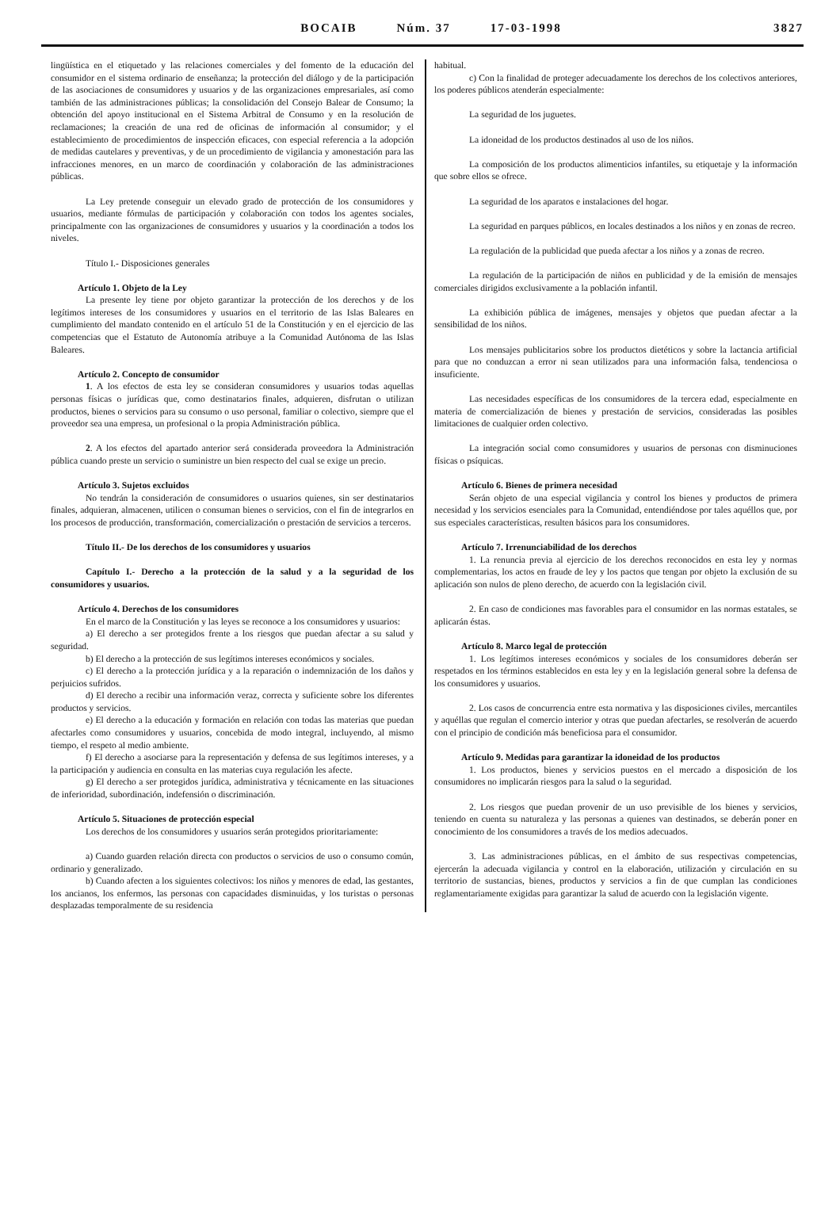BOCAIB Núm. 37 17-03-1998 3827
lingüística en el etiquetado y las relaciones comerciales y del fomento de la educación del consumidor en el sistema ordinario de enseñanza; la protección del diálogo y de la participación de las asociaciones de consumidores y usuarios y de las organizaciones empresariales, así como también de las administraciones públicas; la consolidación del Consejo Balear de Consumo; la obtención del apoyo institucional en el Sistema Arbitral de Consumo y en la resolución de reclamaciones; la creación de una red de oficinas de información al consumidor; y el establecimiento de procedimientos de inspección eficaces, con especial referencia a la adopción de medidas cautelares y preventivas, y de un procedimiento de vigilancia y amonestación para las infracciones menores, en un marco de coordinación y colaboración de las administraciones públicas.
La Ley pretende conseguir un elevado grado de protección de los consumidores y usuarios, mediante fórmulas de participación y colaboración con todos los agentes sociales, principalmente con las organizaciones de consumidores y usuarios y la coordinación a todos los niveles.
Título I.- Disposiciones generales
Artículo 1. Objeto de la Ley
La presente ley tiene por objeto garantizar la protección de los derechos y de los legítimos intereses de los consumidores y usuarios en el territorio de las Islas Baleares en cumplimiento del mandato contenido en el artículo 51 de la Constitución y en el ejercicio de las competencias que el Estatuto de Autonomía atribuye a la Comunidad Autónoma de las Islas Baleares.
Artículo 2. Concepto de consumidor
1. A los efectos de esta ley se consideran consumidores y usuarios todas aquellas personas físicas o jurídicas que, como destinatarios finales, adquieren, disfrutan o utilizan productos, bienes o servicios para su consumo o uso personal, familiar o colectivo, siempre que el proveedor sea una empresa, un profesional o la propia Administración pública.
2. A los efectos del apartado anterior será considerada proveedora la Administración pública cuando preste un servicio o suministre un bien respecto del cual se exige un precio.
Artículo 3. Sujetos excluidos
No tendrán la consideración de consumidores o usuarios quienes, sin ser destinatarios finales, adquieran, almacenen, utilicen o consuman bienes o servicios, con el fin de integrarlos en los procesos de producción, transformación, comercialización o prestación de servicios a terceros.
Título II.- De los derechos de los consumidores y usuarios
Capítulo I.- Derecho a la protección de la salud y a la seguridad de los consumidores y usuarios.
Artículo 4. Derechos de los consumidores
En el marco de la Constitución y las leyes se reconoce a los consumidores y usuarios:
a) El derecho a ser protegidos frente a los riesgos que puedan afectar a su salud y seguridad.
b) El derecho a la protección de sus legítimos intereses económicos y sociales.
c) El derecho a la protección jurídica y a la reparación o indemnización de los daños y perjuicios sufridos.
d) El derecho a recibir una información veraz, correcta y suficiente sobre los diferentes productos y servicios.
e) El derecho a la educación y formación en relación con todas las materias que puedan afectarles como consumidores y usuarios, concebida de modo integral, incluyendo, al mismo tiempo, el respeto al medio ambiente.
f) El derecho a asociarse para la representación y defensa de sus legítimos intereses, y a la participación y audiencia en consulta en las materias cuya regulación les afecte.
g) El derecho a ser protegidos jurídica, administrativa y técnicamente en las situaciones de inferioridad, subordinación, indefensión o discriminación.
Artículo 5. Situaciones de protección especial
Los derechos de los consumidores y usuarios serán protegidos prioritariamente:
a) Cuando guarden relación directa con productos o servicios de uso o consumo común, ordinario y generalizado.
b) Cuando afecten a los siguientes colectivos: los niños y menores de edad, las gestantes, los ancianos, los enfermos, las personas con capacidades disminuidas, y los turistas o personas desplazadas temporalmente de su residencia
habitual.
c) Con la finalidad de proteger adecuadamente los derechos de los colectivos anteriores, los poderes públicos atenderán especialmente:
La seguridad de los juguetes.
La idoneidad de los productos destinados al uso de los niños.
La composición de los productos alimenticios infantiles, su etiquetaje y la información que sobre ellos se ofrece.
La seguridad de los aparatos e instalaciones del hogar.
La seguridad en parques públicos, en locales destinados a los niños y en zonas de recreo.
La regulación de la publicidad que pueda afectar a los niños y a zonas de recreo.
La regulación de la participación de niños en publicidad y de la emisión de mensajes comerciales dirigidos exclusivamente a la población infantil.
La exhibición pública de imágenes, mensajes y objetos que puedan afectar a la sensibilidad de los niños.
Los mensajes publicitarios sobre los productos dietéticos y sobre la lactancia artificial para que no conduzcan a error ni sean utilizados para una información falsa, tendenciosa o insuficiente.
Las necesidades específicas de los consumidores de la tercera edad, especialmente en materia de comercialización de bienes y prestación de servicios, consideradas las posibles limitaciones de cualquier orden colectivo.
La integración social como consumidores y usuarios de personas con disminuciones físicas o psíquicas.
Artículo 6. Bienes de primera necesidad
Serán objeto de una especial vigilancia y control los bienes y productos de primera necesidad y los servicios esenciales para la Comunidad, entendiéndose por tales aquéllos que, por sus especiales características, resulten básicos para los consumidores.
Artículo 7. Irrenunciabilidad de los derechos
1. La renuncia previa al ejercicio de los derechos reconocidos en esta ley y normas complementarias, los actos en fraude de ley y los pactos que tengan por objeto la exclusión de su aplicación son nulos de pleno derecho, de acuerdo con la legislación civil.
2. En caso de condiciones mas favorables para el consumidor en las normas estatales, se aplicarán éstas.
Artículo 8. Marco legal de protección
1. Los legítimos intereses económicos y sociales de los consumidores deberán ser respetados en los términos establecidos en esta ley y en la legislación general sobre la defensa de los consumidores y usuarios.
2. Los casos de concurrencia entre esta normativa y las disposiciones civiles, mercantiles y aquéllas que regulan el comercio interior y otras que puedan afectarles, se resolverán de acuerdo con el principio de condición más beneficiosa para el consumidor.
Artículo 9. Medidas para garantizar la idoneidad de los productos
1. Los productos, bienes y servicios puestos en el mercado a disposición de los consumidores no implicarán riesgos para la salud o la seguridad.
2. Los riesgos que puedan provenir de un uso previsible de los bienes y servicios, teniendo en cuenta su naturaleza y las personas a quienes van destinados, se deberán poner en conocimiento de los consumidores a través de los medios adecuados.
3. Las administraciones públicas, en el ámbito de sus respectivas competencias, ejercerán la adecuada vigilancia y control en la elaboración, utilización y circulación en su territorio de sustancias, bienes, productos y servicios a fin de que cumplan las condiciones reglamentariamente exigidas para garantizar la salud de acuerdo con la legislación vigente.